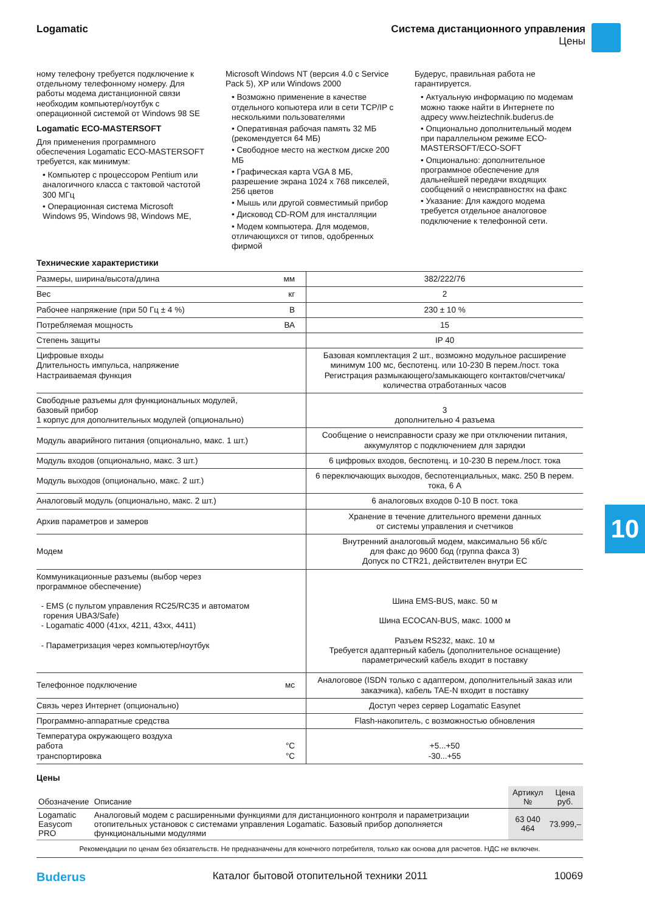Logamatic Система дистанционного управления
Цены
ному телефону требуется подключение к отдельному телефонному номеру. Для работы модема дистанционной связи необходим компьютер/ноутбук с операционной системой от Windows 98 SE
Logamatic ECO-MASTERSOFT
Для применения программного обеспечения Logamatic ECO-MASTERSOFT требуется, как минимум:
• Компьютер с процессором Pentium или аналогичного класса с тактовой частотой 300 МГц
• Операционная система Microsoft Windows 95, Windows 98, Windows ME,
Microsoft Windows NT (версия 4.0 с Service Pack 5), XP или Windows 2000
• Возможно применение в качестве отдельного копьютера или в сети TCP/IP с несколькими пользователями
• Оперативная рабочая память 32 МБ (рекомендуется 64 МБ)
• Свободное место на жестком диске 200 МБ
• Графическая карта VGA 8 МБ, разрешение экрана 1024 x 768 пикселей, 256 цветов
• Мышь или другой совместимый прибор
• Дисковод CD-ROM для инсталляции
• Модем компьютера. Для модемов, отличающихся от типов, одобренных фирмой
Будерус, правильная работа не гарантируется.
• Актуальную информацию по модемам можно также найти в Интернете по адресу www.heiztechnik.buderus.de
• Опционально дополнительный модем при параллельном режиме ECO-MASTERSOFT/ECO-SOFT
• Опционально: дополнительное программное обеспечение для дальнейшей передачи входящих сообщений о неисправностях на факс
• Указание: Для каждого модема требуется отдельное аналоговое подключение к телефонной сети.
Технические характеристики
| Размеры, ширина/высота/длина | мм | 382/222/76 |
| Вес | кг | 2 |
| Рабочее напряжение (при 50 Гц ± 4 %) | В | 230 ± 10 % |
| Потребляемая мощность | ВА | 15 |
| Степень защиты | | IP 40 |
| Цифровые входы Длительность импульса, напряжение Настраиваемая функция | | Базовая комплектация 2 шт., возможно модульное расширение минимум 100 мс, беспотенц. или 10-230 В перем./пост. тока Регистрация размыкающего/замыкающего контактов/счетчика/ количества отработанных часов |
| Свободные разъемы для функциональных модулей, базовый прибор 1 корпус для дополнительных модулей (опционально) | | 3 дополнительно 4 разъема |
| Модуль аварийного питания (опционально, макс. 1 шт.) | | Сообщение о неисправности сразу же при отключении питания, аккумулятор с подключением для зарядки |
| Модуль входов (опционально, макс. 3 шт.) | | 6 цифровых входов, беспотенц. и 10-230 В перем./пост. тока |
| Модуль выходов (опционально, макс. 2 шт.) | | 6 переключающих выходов, беспотенциальных, макс. 250 В перем. тока, 6 А |
| Аналоговый модуль (опционально, макс. 2 шт.) | | 6 аналоговых входов 0-10 В пост. тока |
| Архив параметров и замеров | | Хранение в течение длительного времени данных от системы управления и счетчиков |
| Модем | | Внутренний аналоговый модем, максимально 56 кб/с для факс до 9600 бод (группа факса 3) Допуск по CTR21, действителен внутри ЕС |
| Коммуникационные разъемы (выбор через программное обеспечение) - EMS (с пультом управления RC25/RC35 и автоматом горения UBA3/Safe) - Logamatic 4000 (41xx, 4211, 43xx, 4411) - Параметризация через компьютер/ноутбук | | Шина EMS-BUS, макс. 50 м Шина ECOCAN-BUS, макс. 1000 м Разъем RS232, макс. 10 м Требуется адаптерный кабель (дополнительное оснащение) параметрический кабель входит в поставку |
| Телефонное подключение | мс | Аналоговое (ISDN только с адаптером, дополнительный заказ или заказчика), кабель TAE-N входит в поставку |
| Связь через Интернет (опционально) | | Доступ через сервер Logamatic Easynet |
| Программно-аппаратные средства | | Flash-накопитель, с возможностью обновления |
| Температура окружающего воздуха работа транспортировка | °C °C | +5...+50 -30...+55 |
Цены
| Обозначение | Описание | Артикул № | Цена руб. |
| --- | --- | --- | --- |
| Logamatic Easycom PRO | Аналоговый модем с расширенными функциями для дистанционного контроля и параметризации отопительных установок с системами управления Logamatic. Базовый прибор дополняется функциональными модулями | 63 040 464 | 73.999,– |
Рекомендации по ценам без обязательств. Не предназначены для конечного потребителя, только как основа для расчетов. НДС не включен.
Buderus Каталог бытовой отопительной техники 2011 10069
10